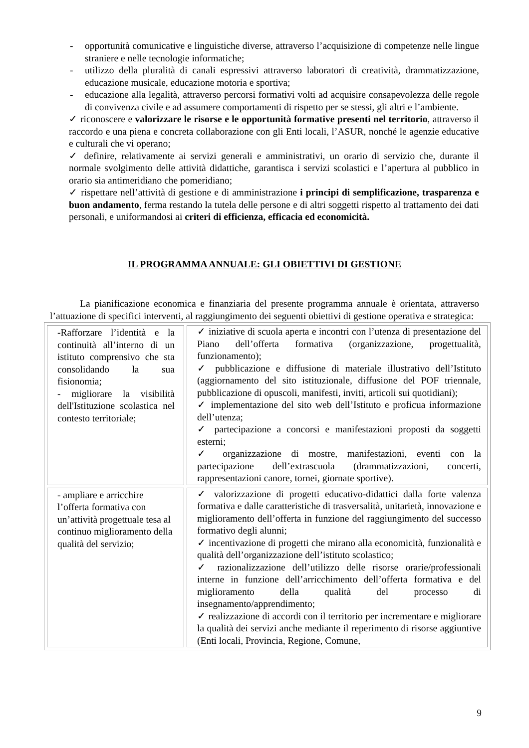- opportunità comunicative e linguistiche diverse, attraverso l’acquisizione di competenze nelle lingue straniere e nelle tecnologie informatiche;
- utilizzo della pluralità di canali espressivi attraverso laboratori di creatività, drammatizzazione, educazione musicale, educazione motoria e sportiva;
- educazione alla legalità, attraverso percorsi formativi volti ad acquisire consapevolezza delle regole di convivenza civile e ad assumere comportamenti di rispetto per se stessi, gli altri e l’ambiente.
✓ riconoscere e valorizzare le risorse e le opportunità formative presenti nel territorio, attraverso il raccordo e una piena e concreta collaborazione con gli Enti locali, l’ASUR, nonché le agenzie educative e culturali che vi operano;
✓ definire, relativamente ai servizi generali e amministrativi, un orario di servizio che, durante il normale svolgimento delle attività didattiche, garantisca i servizi scolastici e l’apertura al pubblico in orario sia antimeridiano che pomeridiano;
✓ rispettare nell’attività di gestione e di amministrazione i principi di semplificazione, trasparenza e buon andamento, ferma restando la tutela delle persone e di altri soggetti rispetto al trattamento dei dati personali, e uniformandosi ai criteri di efficienza, efficacia ed economicità.
IL PROGRAMMA ANNUALE: GLI OBIETTIVI DI GESTIONE
La pianificazione economica e finanziaria del presente programma annuale è orientata, attraverso l’attuazione di specifici interventi, al raggiungimento dei seguenti obiettivi di gestione operativa e strategica:
| -Rafforzare l’identità e la continuità all’interno di un istituto comprensivo che sta consolidando la sua fisionomia; - migliorare la visibilità dell'Istituzione scolastica nel contesto territoriale; | ✓ iniziative di scuola aperta e incontri con l’utenza di presentazione del Piano dell’offerta formativa (organizzazione, progettualità, funzionamento); ✓ pubblicazione e diffusione di materiale illustrativo dell’Istituto (aggiornamento del sito istituzionale, diffusione del POF triennale, pubblicazione di opuscoli, manifesti, inviti, articoli sui quotidiani); ✓ implementazione del sito web dell’Istituto e proficua informazione dell’utenza; ✓ partecipazione a concorsi e manifestazioni proposti da soggetti esterni; ✓ organizzazione di mostre, manifestazioni, eventi con la partecipazione dell’extrascuola (drammatizzazioni, concerti, rappresentazioni canore, tornei, giornate sportive). |
| - ampliare e arricchire l’offerta formativa con un’attività progettuale tesa al continuo miglioramento della qualità del servizio; | ✓ valorizzazione di progetti educativo-didattici dalla forte valenza formativa e dalle caratteristiche di trasversalità, unitarietà, innovazione e miglioramento dell’offerta in funzione del raggiungimento del successo formativo degli alunni; ✓ incentivazione di progetti che mirano alla economicità, funzionalità e qualità dell’organizzazione dell’istituto scolastico; ✓ razionalizzazione dell’utilizzo delle risorse orarie/professionali interne in funzione dell’arricchimento dell’offerta formativa e del miglioramento della qualità del processo di insegnamento/apprendimento; ✓ realizzazione di accordi con il territorio per incrementare e migliorare la qualità dei servizi anche mediante il reperimento di risorse aggiuntive (Enti locali, Provincia, Regione, Comune, |
9